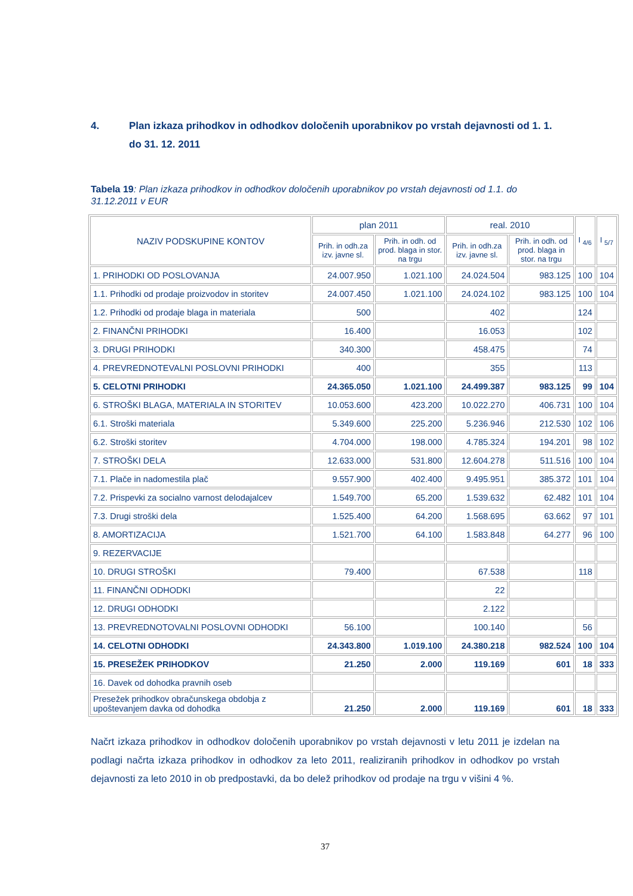4. Plan izkaza prihodkov in odhodkov določenih uporabnikov po vrstah dejavnosti od 1. 1. do 31. 12. 2011
Tabela 19: Plan izkaza prihodkov in odhodkov določenih uporabnikov po vrstah dejavnosti od 1.1. do 31.12.2011 v EUR
| NAZIV PODSKUPINE KONTOV | plan 2011 | | real. 2010 | | I <sub>4/6</sub> | I <sub>5/7</sub> |
| --- | --- | --- | --- | --- | --- | --- |
| | Prih. in odh.za izv. javne sl. | Prih. in odh. od prod. blaga in stor. na trgu | Prih. in odh.za izv. javne sl. | Prih. in odh. od prod. blaga in stor. na trgu | | |
| 1. PRIHODKI OD POSLOVANJA | 24.007.950 | 1.021.100 | 24.024.504 | 983.125 | 100 | 104 |
| 1.1. Prihodki od prodaje proizvodov in storitev | 24.007.450 | 1.021.100 | 24.024.102 | 983.125 | 100 | 104 |
| 1.2. Prihodki od prodaje blaga in materiala | 500 | | 402 | | 124 | |
| 2. FINANČNI PRIHODKI | 16.400 | | 16.053 | | 102 | |
| 3. DRUGI PRIHODKI | 340.300 | | 458.475 | | 74 | |
| 4. PREVREDNOTEVALNI POSLOVNI PRIHODKI | 400 | | 355 | | 113 | |
| 5. CELOTNI PRIHODKI | 24.365.050 | 1.021.100 | 24.499.387 | 983.125 | 99 | 104 |
| 6. STROŠKI BLAGA, MATERIALA IN STORITEV | 10.053.600 | 423.200 | 10.022.270 | 406.731 | 100 | 104 |
| 6.1. Stroški materiala | 5.349.600 | 225.200 | 5.236.946 | 212.530 | 102 | 106 |
| 6.2. Stroški storitev | 4.704.000 | 198.000 | 4.785.324 | 194.201 | 98 | 102 |
| 7. STROŠKI DELA | 12.633.000 | 531.800 | 12.604.278 | 511.516 | 100 | 104 |
| 7.1. Plače in nadomestila plač | 9.557.900 | 402.400 | 9.495.951 | 385.372 | 101 | 104 |
| 7.2. Prispevki za socialno varnost delodajalcev | 1.549.700 | 65.200 | 1.539.632 | 62.482 | 101 | 104 |
| 7.3. Drugi stroški dela | 1.525.400 | 64.200 | 1.568.695 | 63.662 | 97 | 101 |
| 8. AMORTIZACIJA | 1.521.700 | 64.100 | 1.583.848 | 64.277 | 96 | 100 |
| 9. REZERVACIJE | | | | | | |
| 10. DRUGI STROŠKI | 79.400 | | 67.538 | | 118 | |
| 11. FINANČNI ODHODKI | | | 22 | | | |
| 12. DRUGI ODHODKI | | | 2.122 | | | |
| 13. PREVREDNOTOVALNI POSLOVNI ODHODKI | 56.100 | | 100.140 | | 56 | |
| 14. CELOTNI ODHODKI | 24.343.800 | 1.019.100 | 24.380.218 | 982.524 | 100 | 104 |
| 15. PRESEŽEK PRIHODKOV | 21.250 | 2.000 | 119.169 | 601 | 18 | 333 |
| 16. Davek od dohodka pravnih oseb | | | | | | |
| Presežek prihodkov obračunskega obdobja z upoštevanjem davka od dohodka | 21.250 | 2.000 | 119.169 | 601 | 18 | 333 |
Načrt izkaza prihodkov in odhodkov določenih uporabnikov po vrstah dejavnosti v letu 2011 je izdelan na podlagi načrta izkaza prihodkov in odhodkov za leto 2011, realiziranih prihodkov in odhodkov po vrstah dejavnosti za leto 2010 in ob predpostavki, da bo delež prihodkov od prodaje na trgu v višini 4 %.
37